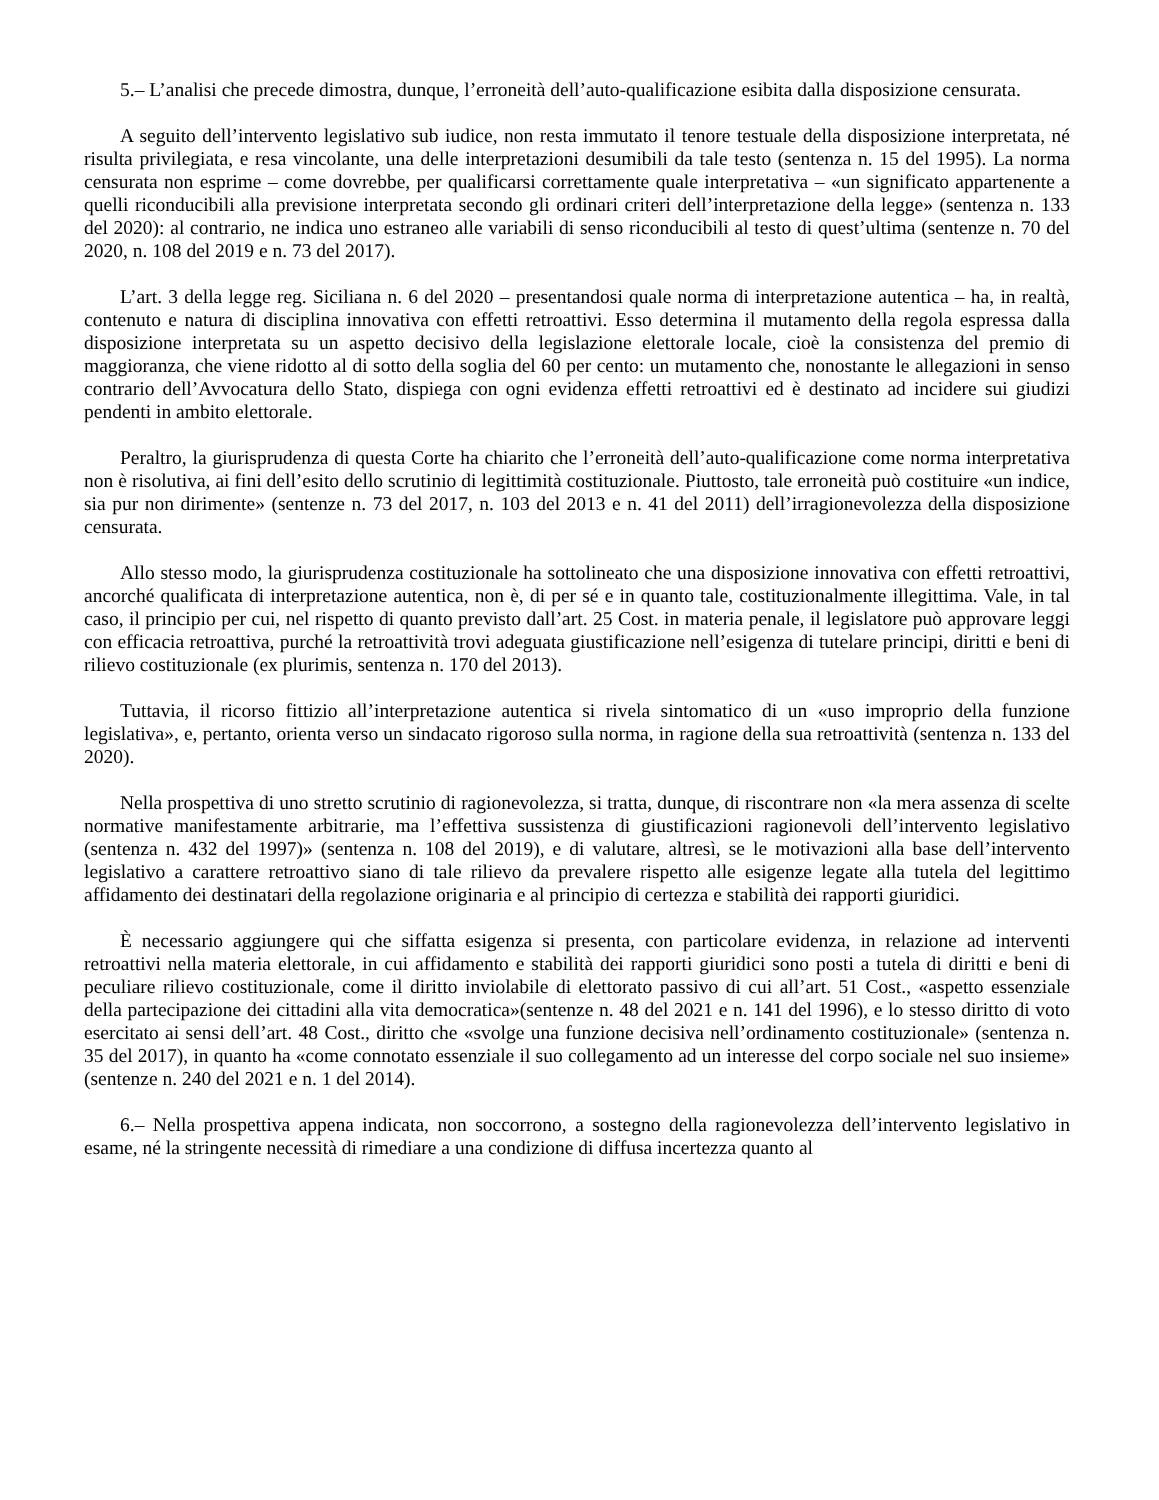5.– L’analisi che precede dimostra, dunque, l’erroneità dell’auto-qualificazione esibita dalla disposizione censurata.
A seguito dell’intervento legislativo sub iudice, non resta immutato il tenore testuale della disposizione interpretata, né risulta privilegiata, e resa vincolante, una delle interpretazioni desumibili da tale testo (sentenza n. 15 del 1995). La norma censurata non esprime – come dovrebbe, per qualificarsi correttamente quale interpretativa – «un significato appartenente a quelli riconducibili alla previsione interpretata secondo gli ordinari criteri dell’interpretazione della legge» (sentenza n. 133 del 2020): al contrario, ne indica uno estraneo alle variabili di senso riconducibili al testo di quest’ultima (sentenze n. 70 del 2020, n. 108 del 2019 e n. 73 del 2017).
L’art. 3 della legge reg. Siciliana n. 6 del 2020 – presentandosi quale norma di interpretazione autentica – ha, in realtà, contenuto e natura di disciplina innovativa con effetti retroattivi. Esso determina il mutamento della regola espressa dalla disposizione interpretata su un aspetto decisivo della legislazione elettorale locale, cioè la consistenza del premio di maggioranza, che viene ridotto al di sotto della soglia del 60 per cento: un mutamento che, nonostante le allegazioni in senso contrario dell’Avvocatura dello Stato, dispiega con ogni evidenza effetti retroattivi ed è destinato ad incidere sui giudizi pendenti in ambito elettorale.
Peraltro, la giurisprudenza di questa Corte ha chiarito che l’erroneità dell’auto-qualificazione come norma interpretativa non è risolutiva, ai fini dell’esito dello scrutinio di legittimità costituzionale. Piuttosto, tale erroneità può costituire «un indice, sia pur non dirimente» (sentenze n. 73 del 2017, n. 103 del 2013 e n. 41 del 2011) dell’irragionevolezza della disposizione censurata.
Allo stesso modo, la giurisprudenza costituzionale ha sottolineato che una disposizione innovativa con effetti retroattivi, ancorché qualificata di interpretazione autentica, non è, di per sé e in quanto tale, costituzionalmente illegittima. Vale, in tal caso, il principio per cui, nel rispetto di quanto previsto dall’art. 25 Cost. in materia penale, il legislatore può approvare leggi con efficacia retroattiva, purché la retroattività trovi adeguata giustificazione nell’esigenza di tutelare principi, diritti e beni di rilievo costituzionale (ex plurimis, sentenza n. 170 del 2013).
Tuttavia, il ricorso fittizio all’interpretazione autentica si rivela sintomatico di un «uso improprio della funzione legislativa», e, pertanto, orienta verso un sindacato rigoroso sulla norma, in ragione della sua retroattività (sentenza n. 133 del 2020).
Nella prospettiva di uno stretto scrutinio di ragionevolezza, si tratta, dunque, di riscontrare non «la mera assenza di scelte normative manifestamente arbitrarie, ma l’effettiva sussistenza di giustificazioni ragionevoli dell’intervento legislativo (sentenza n. 432 del 1997)» (sentenza n. 108 del 2019), e di valutare, altresì, se le motivazioni alla base dell’intervento legislativo a carattere retroattivo siano di tale rilievo da prevalere rispetto alle esigenze legate alla tutela del legittimo affidamento dei destinatari della regolazione originaria e al principio di certezza e stabilità dei rapporti giuridici.
È necessario aggiungere qui che siffatta esigenza si presenta, con particolare evidenza, in relazione ad interventi retroattivi nella materia elettorale, in cui affidamento e stabilità dei rapporti giuridici sono posti a tutela di diritti e beni di peculiare rilievo costituzionale, come il diritto inviolabile di elettorato passivo di cui all’art. 51 Cost., «aspetto essenziale della partecipazione dei cittadini alla vita democratica»(sentenze n. 48 del 2021 e n. 141 del 1996), e lo stesso diritto di voto esercitato ai sensi dell’art. 48 Cost., diritto che «svolge una funzione decisiva nell’ordinamento costituzionale» (sentenza n. 35 del 2017), in quanto ha «come connotato essenziale il suo collegamento ad un interesse del corpo sociale nel suo insieme» (sentenze n. 240 del 2021 e n. 1 del 2014).
6.– Nella prospettiva appena indicata, non soccorrono, a sostegno della ragionevolezza dell’intervento legislativo in esame, né la stringente necessità di rimediare a una condizione di diffusa incertezza quanto al